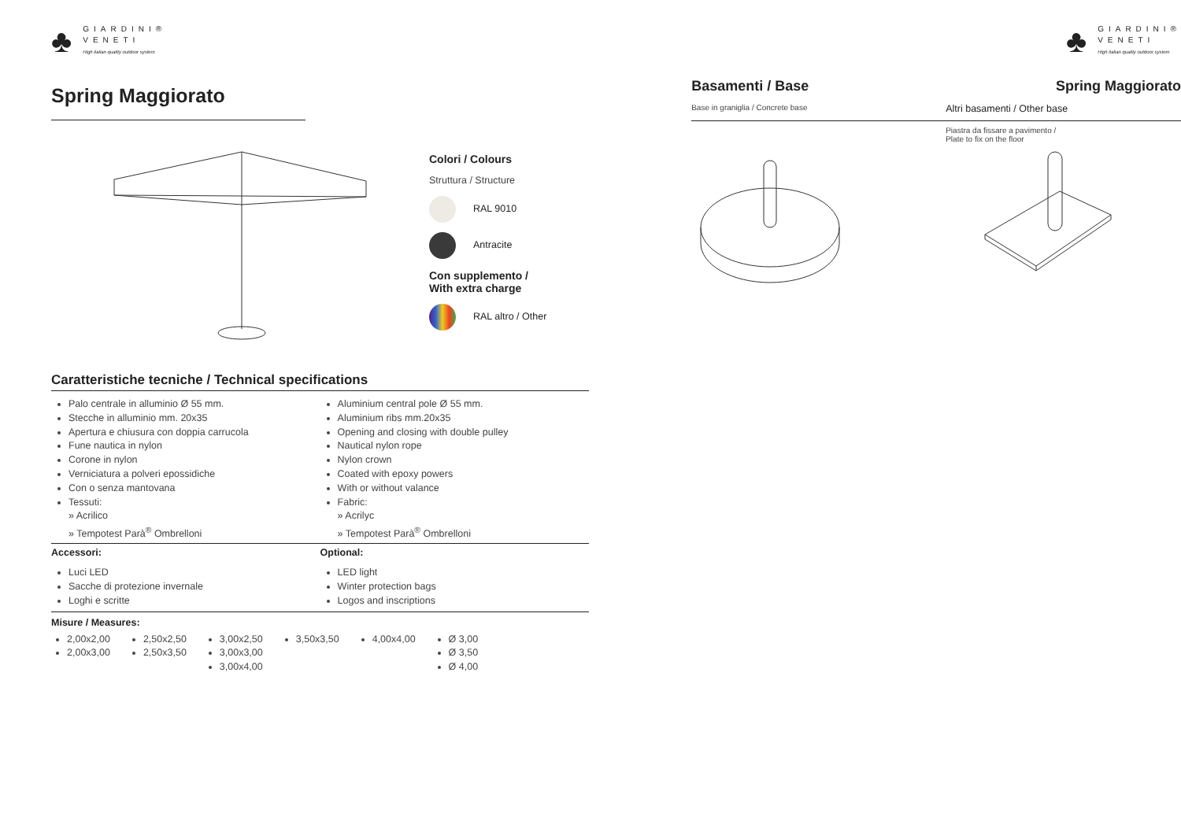♣
GIARDINI®
VENETI
High italian quality outdoor system
Spring Maggiorato
Colori / Colours
Struttura / Structure
RAL 9010
Antracite
Con supplemento /
With extra charge
RAL altro / Other
Caratteristiche tecniche / Technical specifications
Palo centrale in alluminio Ø 55 mm.
Stecche in alluminio mm. 20x35
Apertura e chiusura con doppia carrucola
Fune nautica in nylon
Corone in nylon
Verniciatura a polveri epossidiche
Con o senza mantovana
Tessuti:
» Acrilico
» Tempotest Parà<sup>®</sup> Ombrelloni
Aluminium central pole Ø 55 mm.
Aluminium ribs mm.20x35
Opening and closing with double pulley
Nautical nylon rope
Nylon crown
Coated with epoxy powers
With or without valance
Fabric:
» Acrilyc
» Tempotest Parà<sup>®</sup> Ombrelloni
Accessori:
Luci LED
Sacche di protezione invernale
Loghi e scritte
Optional:
LED light
Winter protection bags
Logos and inscriptions
Misure / Measures:
2,00x2,00
2,00x3,00
2,50x2,50
2,50x3,50
3,00x2,50
3,00x3,00
3,00x4,00
3,50x3,50 4,00x4,00 Ø 3,00
Ø 3,50
Ø 4,00
♣
GIARDINI®
VENETI
High italian quality outdoor system
Basamenti / Base Spring Maggiorato
Base in graniglia / Concrete base
Altri basamenti / Other base
Piastra da fissare a pavimento /
Plate to fix on the floor